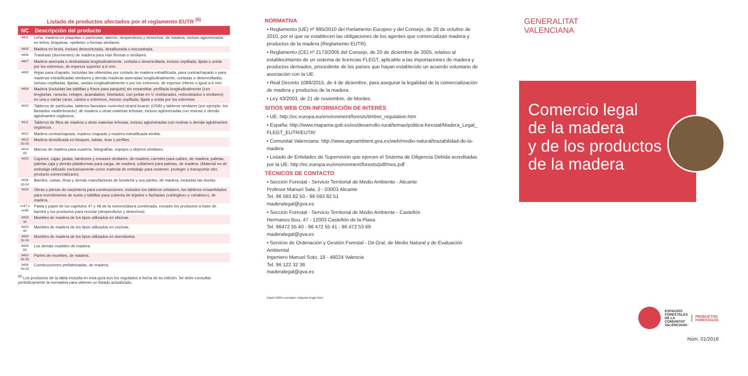Listado de productos afectados por el reglamento EUTR <sup>(6)</sup>
| NC | Descripción del producto |
| --- | --- |
| 4401 | Leña; madera en plaquitas o partículas; aserrín, desperdicios y desechos, de madera, incluso aglomerados en leños, briquetas, «pellets» o formas similares. |
| 4403 | Madera en bruto, incluso descortezada, desalburada o escuadrada. |
| 4406 | Traviesas (durmientes) de madera para vías férreas o similares. |
| 4407 | Madera aserrada o desbastada longitudinalmente, cortada o desenrollada, incluso cepillada, lijada o unida por los extremos, de espesor superior a 6 mm. |
| 4408 | Hojas para chapado, incluidas las obtenidas por cortado de madera estratificada, para contrachapado o para maderas estratificadas similares y demás maderas aserradas longitudinalmente, cortadas o desenrolladas, incluso cepilladas, lijadas, unidas longitudinalmente o por los extremos, de espesor inferior o igual a 6 mm. |
| 4409 | Madera (incluidas las tablillas y frisos para parqués) sin ensamblar, perfilada longitudinalmente (con lengüetas, ranuras, rebajes, acanalados, biselados, con juntas en V, moldurados, redondeados o similares) en una o varias caras, cantos o extremos, incluso cepillada, lijada o unida por los extremos. |
| 4410 | Tableros de partículas, tableros llamados «oriented strand board» (OSB) y tableros similares (por ejemplo: los llamados «waferboard»), de madera u otras materias leñosas, incluso aglomeradas con resinas o demás aglutinantes orgánicos. |
| 4411 | Tableros de fibra de madera u otras materias leñosas, incluso aglomeradas con resinas o demás aglutinantes orgánicos. |
| 4412 | Madera contrachapada, madera chapada y madera estratificada similar. |
| 4413 00 00 | Madera densificada en bloques, tablas, tiras o perfiles. |
| 4414 00 | Marcos de madera para cuadros, fotografías, espejos u objetos similares. |
| 4415 | Cajones, cajas, jaulas, tambores y envases similares, de madera; carretes para cables, de madera; paletas, paletas caja y demás plataformas para carga, de madera; collarines para paletas, de madera. (Material no de embalaje utilizado exclusivamente como material de embalaje para sostener, proteger o transportar otro producto comercializado). |
| 4416 00 00 | Barriles, cubas, tinas y demás manufacturas de tonelería y sus partes, de madera, incluidas las duelas. |
| 4418 | Obras y piezas de carpintería para construcciones, incluidos los tableros celulares, los tableros ensamblados para revestimiento de suelo y tablillas para cubierta de tejados o fachadas («shingles» y «shakes»), de madera. |
| ex47 y ex48 | Pasta y papel de los capítulos 47 y 48 de la nomenclatura combinada, excepto los productos a base de bambú y los productos para reciclar (desperdicios y desechos). |
| 9403 30 | Muebles de madera de los tipos utilizados en oficinas. |
| 9403 40 | Muebles de madera de los tipos utilizados en cocinas. |
| 9403 50 00 | Muebles de madera de los tipos utilizados en dormitorios. |
| 9403 60 | Los demás muebles de madera. |
| 9403 90 30 | Partes de muebles, de madera. |
| 9406 00 20 | Construcciones prefabricadas, de madera. |
<sup>(6)</sup> Los productos de la tabla incluida en esta guía son los regulados a fecha de su edición. Se debe consultar periódicamente la normativa para obtener un listado actualizado.
NORMATIVA
• Reglamento (UE) nº 995/2010 del Parlamento Europeo y del Consejo, de 20 de octubre de 2010, por el que se establecen las obligaciones de los agentes que comercializan madera y productos de la madera (Reglamento EUTR).
• Reglamento (CE) nº 2173/2005 del Consejo, de 20 de diciembre de 2005, relativo al establecimiento de un sistema de licencias FLEGT, aplicable a las importaciones de madera y productos derivados, procedente de los países que hayan establecido un acuerdo voluntario de asociación con la UE.
• Real Decreto 1088/2015, de 4 de diciembre, para asegurar la legalidad de la comercialización de madera y productos de la madera.
• Ley 43/2003, de 21 de noviembre, de Montes.
SITIOS WEB CON INFORMACIÓN DE INTERÉS
• UE: http://ec.europa.eu/environment/forests/timber_regulation.htm
• España: http://www.mapama.gob.es/es/desarrollo-rural/temas/politica-forestal/Madera_Legal_ FLEGT_EUTR/EUTR/
• Comunitat Valenciana: http://www.agroambient.gva.es/web/medio-natural/trazabilidad-de-la-madera
• Listado de Entidades de Supervisión que ejercen el Sistema de Diligencia Debida acreditadas por la UE: http://ec.europa.eu/environment/forests/pdf/mos.pdf
TÉCNICOS DE CONTACTO
• Sección Forestal - Servicio Territorial de Medio Ambiente - Alicante
Profesor Manuel Sala, 2 - 03003 Alicante
Tel. 96 593 82 50 - 96 593 82 51
maderalegal@gva.es
• Sección Forestal - Servicio Territorial de Medio Ambiente - Castellón
Hermanos Bou, 47 - 12003 Castellón de la Plana
Tel. 96472 55 40 - 96 472 55 41 - 96 472 53 69
maderalegal@gva.es
• Servicio de Ordenación y Gestión Forestal - Dir.Gral. de Medio Natural y de Evaluación Ambiental
Ingeniero Manuel Soto, 18 - 46024 Valencia
Tel. 96 122 32 36
maderalegal@gva.es
Papel 100% reciclado, etiqueta Ángel Azul
GENERALITAT
VALENCIANA
Comercio legal
de la madera
y de los productos
de la madera
ESPACIOS
FORESTALES
DE LA
COMUNITAT
VALENCIANA
PRODUCTOS
FORESTALES
Núm. 01/2018